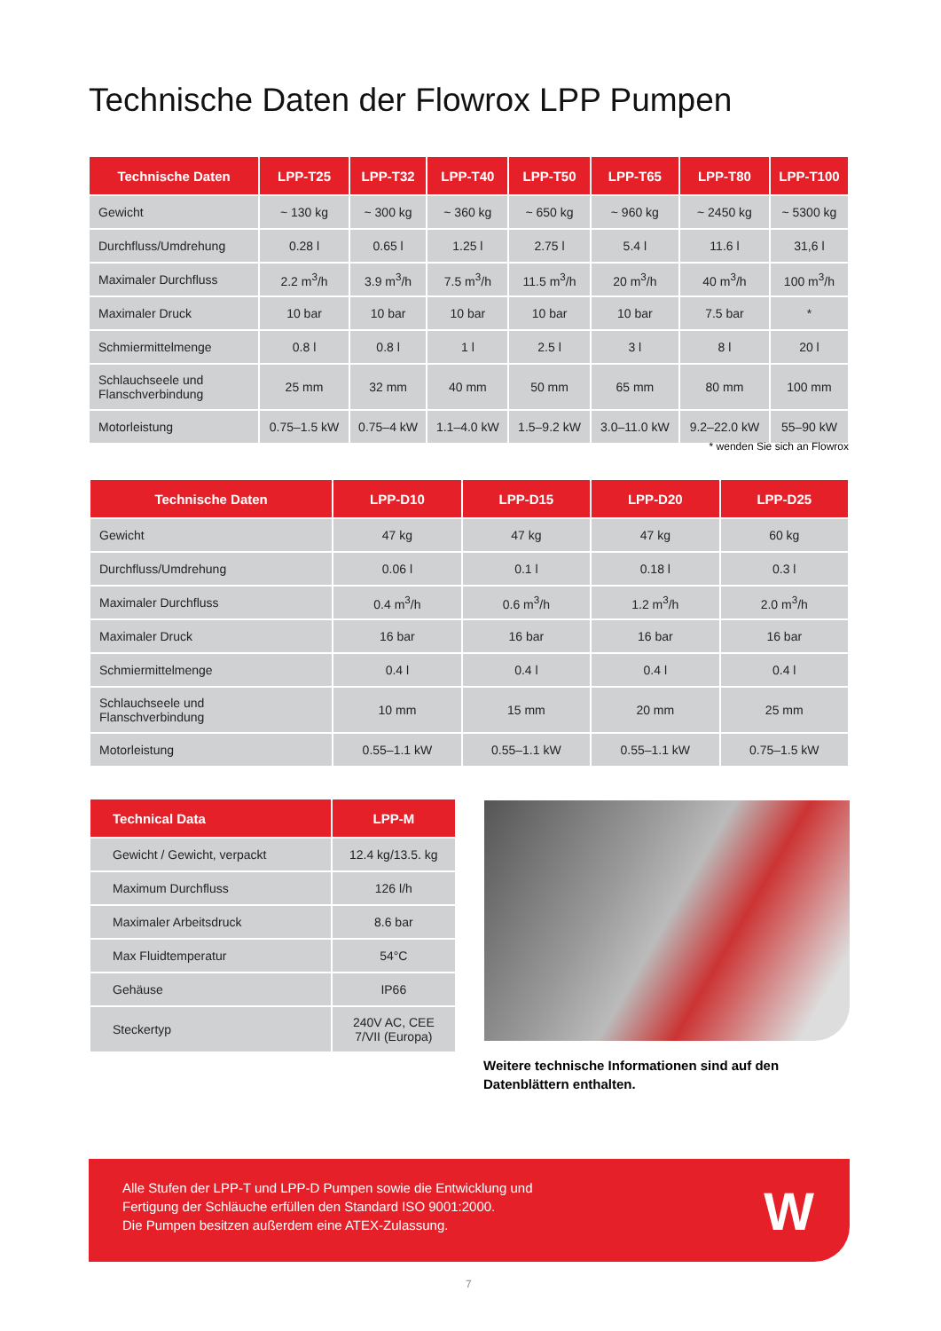Technische Daten der Flowrox LPP Pumpen
| Technische Daten | LPP-T25 | LPP-T32 | LPP-T40 | LPP-T50 | LPP-T65 | LPP-T80 | LPP-T100 |
| --- | --- | --- | --- | --- | --- | --- | --- |
| Gewicht | ~ 130 kg | ~ 300 kg | ~ 360 kg | ~ 650 kg | ~ 960 kg | ~ 2450 kg | ~ 5300 kg |
| Durchfluss/Umdrehung | 0.28 l | 0.65 l | 1.25 l | 2.75 l | 5.4 l | 11.6 l | 31,6 l |
| Maximaler Durchfluss | 2.2 m<sup>3</sup>/h | 3.9 m<sup>3</sup>/h | 7.5 m<sup>3</sup>/h | 11.5 m<sup>3</sup>/h | 20 m<sup>3</sup>/h | 40 m<sup>3</sup>/h | 100 m<sup>3</sup>/h |
| Maximaler Druck | 10 bar | 10 bar | 10 bar | 10 bar | 10 bar | 7.5 bar | * |
| Schmiermittelmenge | 0.8 l | 0.8 l | 1 l | 2.5 l | 3 l | 8 l | 20 l |
| Schlauchseele und Flanschverbindung | 25 mm | 32 mm | 40 mm | 50 mm | 65 mm | 80 mm | 100 mm |
| Motorleistung | 0.75–1.5 kW | 0.75–4 kW | 1.1–4.0 kW | 1.5–9.2 kW | 3.0–11.0 kW | 9.2–22.0 kW | 55–90 kW |
* wenden Sie sich an Flowrox
| Technische Daten | LPP-D10 | LPP-D15 | LPP-D20 | LPP-D25 |
| --- | --- | --- | --- | --- |
| Gewicht | 47 kg | 47 kg | 47 kg | 60 kg |
| Durchfluss/Umdrehung | 0.06 l | 0.1 l | 0.18 l | 0.3 l |
| Maximaler Durchfluss | 0.4 m<sup>3</sup>/h | 0.6 m<sup>3</sup>/h | 1.2 m<sup>3</sup>/h | 2.0 m<sup>3</sup>/h |
| Maximaler Druck | 16 bar | 16 bar | 16 bar | 16 bar |
| Schmiermittelmenge | 0.4 l | 0.4 l | 0.4 l | 0.4 l |
| Schlauchseele und Flanschverbindung | 10 mm | 15 mm | 20 mm | 25 mm |
| Motorleistung | 0.55–1.1 kW | 0.55–1.1 kW | 0.55–1.1 kW | 0.75–1.5 kW |
| Technical Data | LPP-M |
| --- | --- |
| Gewicht / Gewicht, verpackt | 12.4 kg/13.5. kg |
| Maximum Durchfluss | 126 l/h |
| Maximaler Arbeitsdruck | 8.6 bar |
| Max Fluidtemperatur | 54°C |
| Gehäuse | IP66 |
| Steckertyp | 240V AC, CEE 7/VII (Europa) |
Weitere technische Informationen sind auf den
Datenblättern enthalten.
Alle Stufen der LPP-T und LPP-D Pumpen sowie die Entwicklung und
Fertigung der Schläuche erfüllen den Standard ISO 9001:2000.
Die Pumpen besitzen außerdem eine ATEX-Zulassung.
W
7